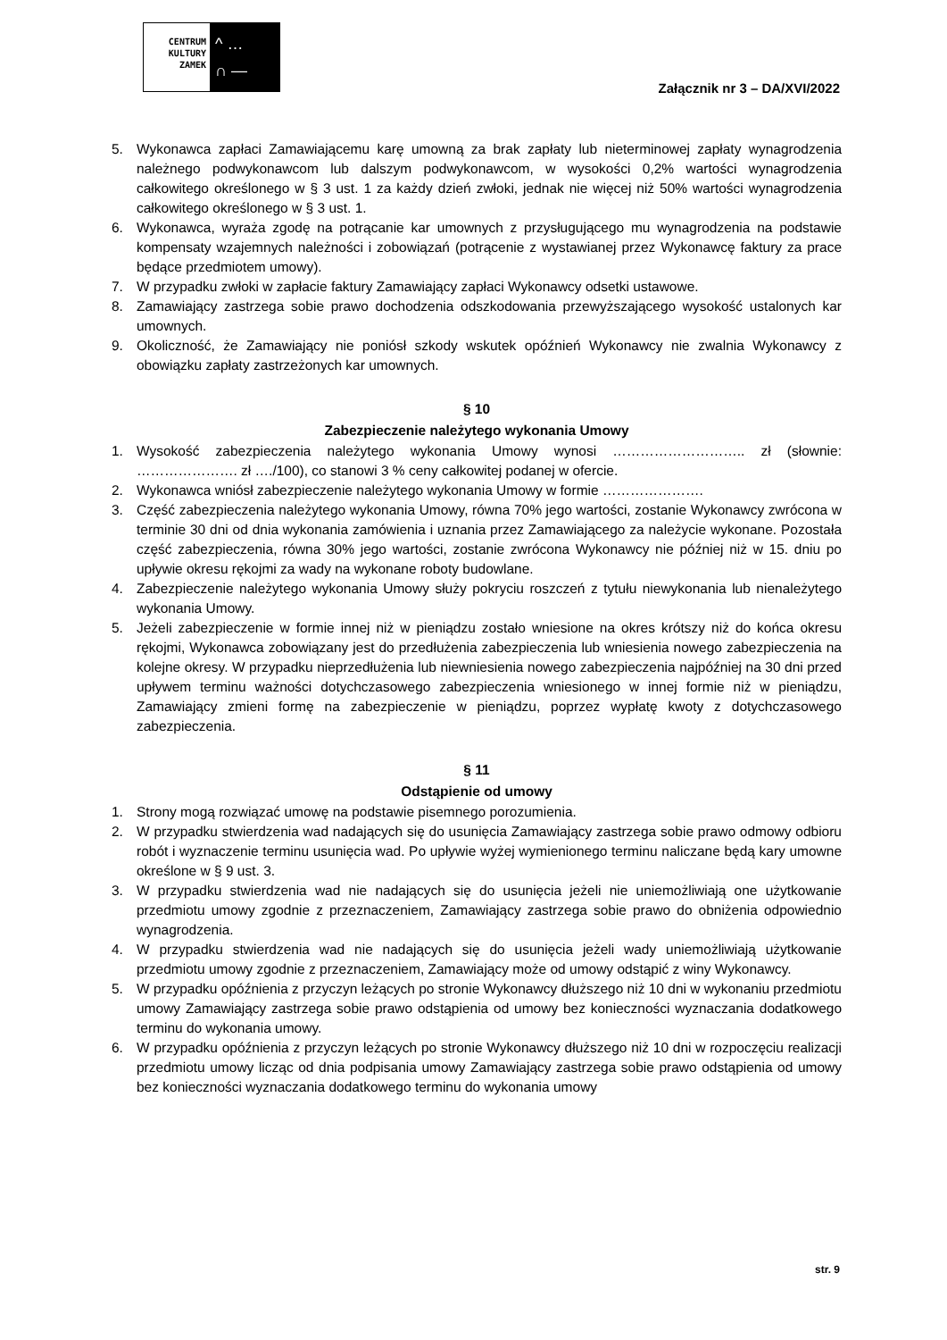CENTRUM
KULTURY
ZAMEK
^ …
∩ —
Załącznik nr 3 – DA/XVI/2022
5. Wykonawca zapłaci Zamawiającemu karę umowną za brak zapłaty lub nieterminowej zapłaty wynagrodzenia należnego podwykonawcom lub dalszym podwykonawcom, w wysokości 0,2% wartości wynagrodzenia całkowitego określonego w § 3 ust. 1 za każdy dzień zwłoki, jednak nie więcej niż 50% wartości wynagrodzenia całkowitego określonego w § 3 ust. 1.
6. Wykonawca, wyraża zgodę na potrącanie kar umownych z przysługującego mu wynagrodzenia na podstawie kompensaty wzajemnych należności i zobowiązań (potrącenie z wystawianej przez Wykonawcę faktury za prace będące przedmiotem umowy).
7. W przypadku zwłoki w zapłacie faktury Zamawiający zapłaci Wykonawcy odsetki ustawowe.
8. Zamawiający zastrzega sobie prawo dochodzenia odszkodowania przewyższającego wysokość ustalonych kar umownych.
9. Okoliczność, że Zamawiający nie poniósł szkody wskutek opóźnień Wykonawcy nie zwalnia Wykonawcy z obowiązku zapłaty zastrzeżonych kar umownych.
§ 10
Zabezpieczenie należytego wykonania Umowy
1. Wysokość zabezpieczenia należytego wykonania Umowy wynosi ……………………….. zł (słownie: …………………. zł …./100), co stanowi 3 % ceny całkowitej podanej w ofercie.
2. Wykonawca wniósł zabezpieczenie należytego wykonania Umowy w formie ………………….
3. Część zabezpieczenia należytego wykonania Umowy, równa 70% jego wartości, zostanie Wykonawcy zwrócona w terminie 30 dni od dnia wykonania zamówienia i uznania przez Zamawiającego za należycie wykonane. Pozostała część zabezpieczenia, równa 30% jego wartości, zostanie zwrócona Wykonawcy nie później niż w 15. dniu po upływie okresu rękojmi za wady na wykonane roboty budowlane.
4. Zabezpieczenie należytego wykonania Umowy służy pokryciu roszczeń z tytułu niewykonania lub nienależytego wykonania Umowy.
5. Jeżeli zabezpieczenie w formie innej niż w pieniądzu zostało wniesione na okres krótszy niż do końca okresu rękojmi, Wykonawca zobowiązany jest do przedłużenia zabezpieczenia lub wniesienia nowego zabezpieczenia na kolejne okresy. W przypadku nieprzedłużenia lub niewniesienia nowego zabezpieczenia najpóźniej na 30 dni przed upływem terminu ważności dotychczasowego zabezpieczenia wniesionego w innej formie niż w pieniądzu, Zamawiający zmieni formę na zabezpieczenie w pieniądzu, poprzez wypłatę kwoty z dotychczasowego zabezpieczenia.
§ 11
Odstąpienie od umowy
1. Strony mogą rozwiązać umowę na podstawie pisemnego porozumienia.
2. W przypadku stwierdzenia wad nadających się do usunięcia Zamawiający zastrzega sobie prawo odmowy odbioru robót i wyznaczenie terminu usunięcia wad. Po upływie wyżej wymienionego terminu naliczane będą kary umowne określone w § 9 ust. 3.
3. W przypadku stwierdzenia wad nie nadających się do usunięcia jeżeli nie uniemożliwiają one użytkowanie przedmiotu umowy zgodnie z przeznaczeniem, Zamawiający zastrzega sobie prawo do obniżenia odpowiednio wynagrodzenia.
4. W przypadku stwierdzenia wad nie nadających się do usunięcia jeżeli wady uniemożliwiają użytkowanie przedmiotu umowy zgodnie z przeznaczeniem, Zamawiający może od umowy odstąpić z winy Wykonawcy.
5. W przypadku opóźnienia z przyczyn leżących po stronie Wykonawcy dłuższego niż 10 dni w wykonaniu przedmiotu umowy Zamawiający zastrzega sobie prawo odstąpienia od umowy bez konieczności wyznaczania dodatkowego terminu do wykonania umowy.
6. W przypadku opóźnienia z przyczyn leżących po stronie Wykonawcy dłuższego niż 10 dni w rozpoczęciu realizacji przedmiotu umowy licząc od dnia podpisania umowy Zamawiający zastrzega sobie prawo odstąpienia od umowy bez konieczności wyznaczania dodatkowego terminu do wykonania umowy
str. 9